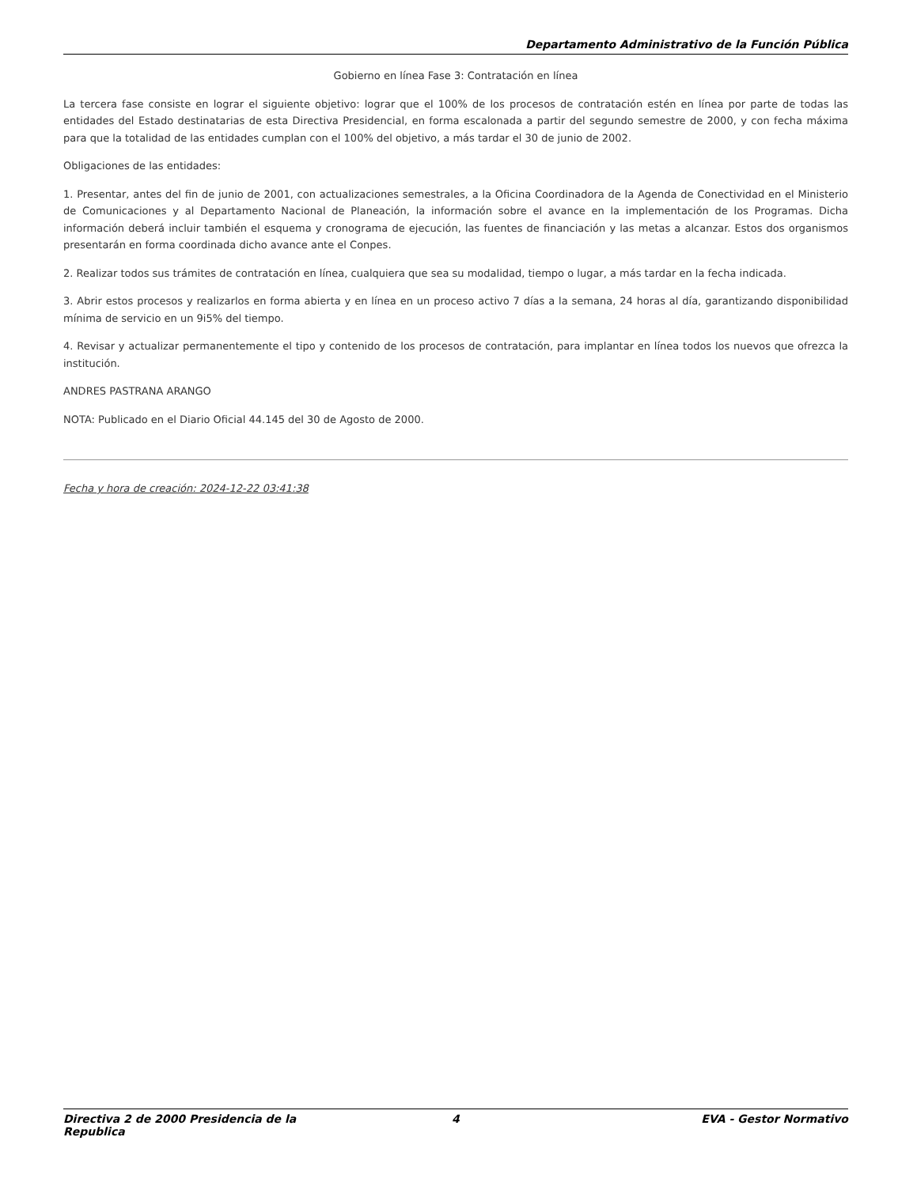Departamento Administrativo de la Función Pública
Gobierno en línea Fase 3: Contratación en línea
La tercera fase consiste en lograr el siguiente objetivo: lograr que el 100% de los procesos de contratación estén en línea por parte de todas las entidades del Estado destinatarias de esta Directiva Presidencial, en forma escalonada a partir del segundo semestre de 2000, y con fecha máxima para que la totalidad de las entidades cumplan con el 100% del objetivo, a más tardar el 30 de junio de 2002.
Obligaciones de las entidades:
1. Presentar, antes del fin de junio de 2001, con actualizaciones semestrales, a la Oficina Coordinadora de la Agenda de Conectividad en el Ministerio de Comunicaciones y al Departamento Nacional de Planeación, la información sobre el avance en la implementación de los Programas. Dicha información deberá incluir también el esquema y cronograma de ejecución, las fuentes de financiación y las metas a alcanzar. Estos dos organismos presentarán en forma coordinada dicho avance ante el Conpes.
2. Realizar todos sus trámites de contratación en línea, cualquiera que sea su modalidad, tiempo o lugar, a más tardar en la fecha indicada.
3. Abrir estos procesos y realizarlos en forma abierta y en línea en un proceso activo 7 días a la semana, 24 horas al día, garantizando disponibilidad mínima de servicio en un 9i5% del tiempo.
4. Revisar y actualizar permanentemente el tipo y contenido de los procesos de contratación, para implantar en línea todos los nuevos que ofrezca la institución.
ANDRES PASTRANA ARANGO
NOTA: Publicado en el Diario Oficial 44.145 del 30 de Agosto de 2000.
Fecha y hora de creación: 2024-12-22 03:41:38
Directiva 2 de 2000 Presidencia de la Republica
4 EVA - Gestor Normativo